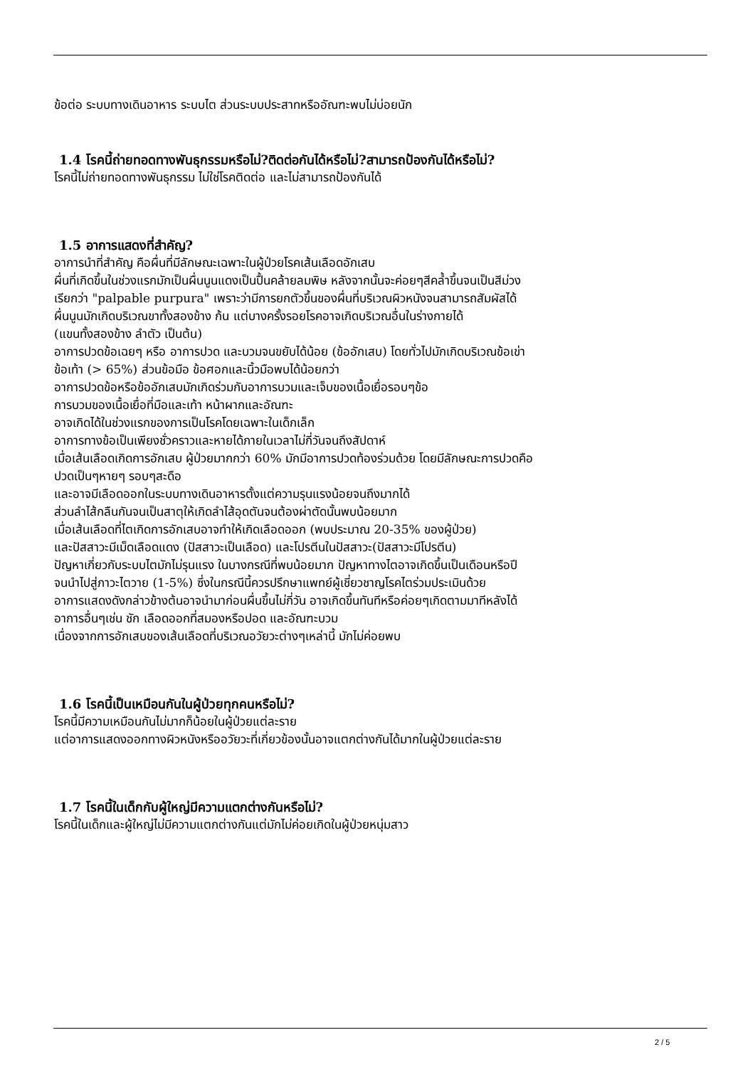ข้อต่อ ระบบทางเดินอาหาร ระบบไต ส่วนระบบประสาทหรืออัณฑะพบไม่บ่อยนัก
1.4 โรคนี้ถ่ายทอดทางพันธุกรรมหรือไม่?ติดต่อกันได้หรือไม่?สามารถป้องกันได้หรือไม่?
โรคนี้ไม่ถ่ายทอดทางพันธุกรรม ไม่ใช่โรคติดต่อ และไม่สามารถป้องกันได้
1.5 อาการแสดงที่สำคัญ?
อาการนำที่สำคัญ คือผื่นที่มีลักษณะเฉพาะในผู้ป่วยโรคเส้นเลือดอักเสบ
ผื่นที่เกิดขึ้นในช่วงแรกมักเป็นผื่นนูนแดงเป็นปื้นคล้ายลมพิษ หลังจากนั้นจะค่อยๆสีคล้ำขึ้นจนเป็นสีม่วง
เรียกว่า "palpable purpura" เพราะว่ามีการยกตัวขึ้นของผื่นที่บริเวณผิวหนังจนสามารถสัมผัสได้
ผื่นนูนมักเกิดบริเวณขาทั้งสองข้าง ก้น แต่บางครั้งรอยโรคอาจเกิดบริเวณอื่นในร่างกายได้
(แขนทั้งสองข้าง ลำตัว เป็นต้น)
อาการปวดข้อเฉยๆ หรือ อาการปวด และบวมจนขยับได้น้อย (ข้ออักเสบ) โดยทั่วไปมักเกิดบริเวณข้อเข่า
ข้อเท้า (> 65%) ส่วนข้อมือ ข้อศอกและนิ้วมือพบได้น้อยกว่า
อาการปวดข้อหรือข้ออักเสบมักเกิดร่วมกับอาการบวมและเจ็บของเนื้อเยื่อรอบๆข้อ
การบวมของเนื้อเยื่อที่มือและเท้า หน้าผากและอัณฑะ
อาจเกิดได้ในช่วงแรกของการเป็นโรคโดยเฉพาะในเด็กเล็ก
อาการทางข้อเป็นเพียงชั่วคราวและหายได้ภายในเวลาไม่กี่วันจนถึงสัปดาห์
เมื่อเส้นเลือดเกิดการอักเสบ ผู้ป่วยมากกว่า 60% มักมีอาการปวดท้องร่วมด้วย โดยมีลักษณะการปวดคือ
ปวดเป็นๆหายๆ รอบๆสะดือ
และอาจมีเลือดออกในระบบทางเดินอาหารตั้งแต่ความรุนแรงน้อยจนถึงมากได้
ส่วนลำไส้กลืนกันจนเป็นสาตุให้เกิดลำไส้อุดตันจนต้องผ่าตัดนั้นพบน้อยมาก
เมื่อเส้นเลือดที่ไตเกิดการอักเสบอาจทำให้เกิดเลือดออก (พบประมาณ 20-35% ของผู้ป่วย)
และปัสสาวะมีเม็ดเลือดแดง (ปัสสาวะเป็นเลือด) และโปรตีนในปัสสาวะ(ปัสสาวะมีโปรตีน)
ปัญหาเกี่ยวกับระบบไตมักไม่รุนแรง ในบางกรณีที่พบน้อยมาก ปัญหาทางไตอาจเกิดขึ้นเป็นเดือนหรือปี
จนนำไปสู่ภาวะไตวาย (1-5%) ซึ่งในกรณีนี้ควรปรึกษาแพทย์ผู้เชี่ยวชาญโรคไตร่วมประเมินด้วย
อาการแสดงดังกล่าวข้างต้นอาจนำมาก่อนผื่นขึ้นไม่กี่วัน อาจเกิดขึ้นทันทีหรือค่อยๆเกิดตามมาทีหลังได้
อาการอื่นๆเช่น ชัก เลือดออกที่สมองหรือปอด และอัณฑะบวม
เนื่องจากการอักเสบของเส้นเลือดที่บริเวณอวัยวะต่างๆเหล่านี้ มักไม่ค่อยพบ
1.6 โรคนี้เป็นเหมือนกันในผู้ป่วยทุกคนหรือไม่?
โรคนี้มีความเหมือนกันไม่มากก็น้อยในผู้ป่วยแต่ละราย
แต่อาการแสดงออกทางผิวหนังหรืออวัยวะที่เกี่ยวข้องนั้นอาจแตกต่างกันได้มากในผู้ป่วยแต่ละราย
1.7 โรคนี้ในเด็กกับผู้ใหญ่มีความแตกต่างกันหรือไม่?
โรคนี้ในเด็กและผู้ใหญ่ไม่มีความแตกต่างกันแต่มักไม่ค่อยเกิดในผู้ป่วยหนุ่มสาว
2 / 5